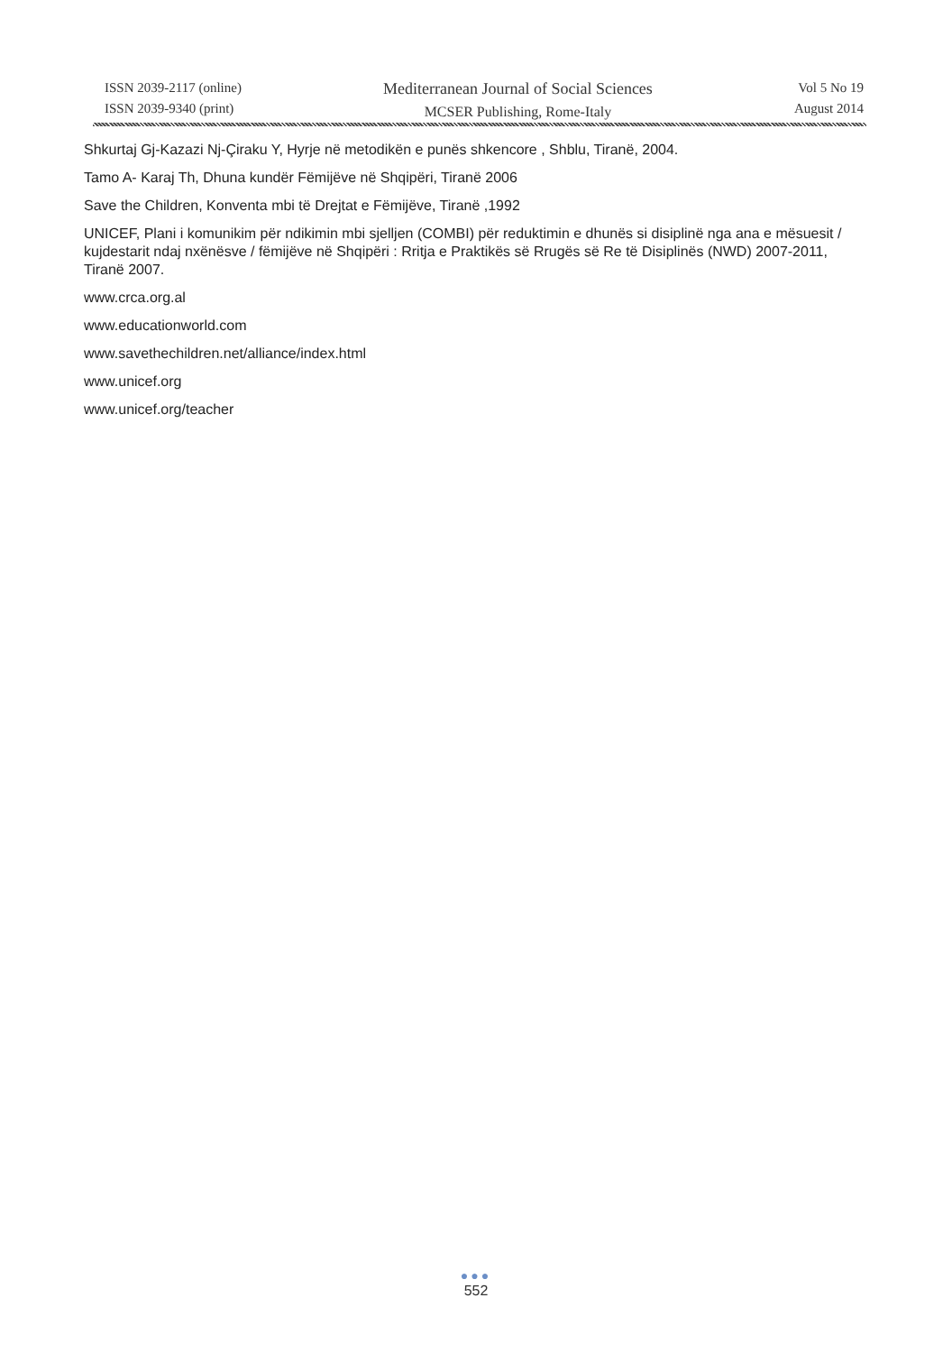ISSN 2039-2117 (online)
ISSN 2039-9340 (print)
Mediterranean Journal of Social Sciences
MCSER Publishing, Rome-Italy
Vol 5 No 19
August 2014
Shkurtaj Gj-Kazazi Nj-Çiraku Y, Hyrje në metodikën e punës shkencore , Shblu, Tiranë, 2004.
Tamo A- Karaj Th, Dhuna kundër Fëmijëve në Shqipëri, Tiranë 2006
Save the Children, Konventa mbi të Drejtat e Fëmijëve, Tiranë ,1992
UNICEF, Plani i komunikim për ndikimin mbi sjelljen (COMBI) për reduktimin e dhunës si disiplinë nga ana e mësuesit / kujdestarit ndaj nxënësve / fëmijëve në Shqipëri : Rritja e Praktikës së Rrugës së Re të Disiplinës (NWD) 2007-2011, Tiranë 2007.
www.crca.org.al
www.educationworld.com
www.savethechildren.net/alliance/index.html
www.unicef.org
www.unicef.org/teacher
●●●
552